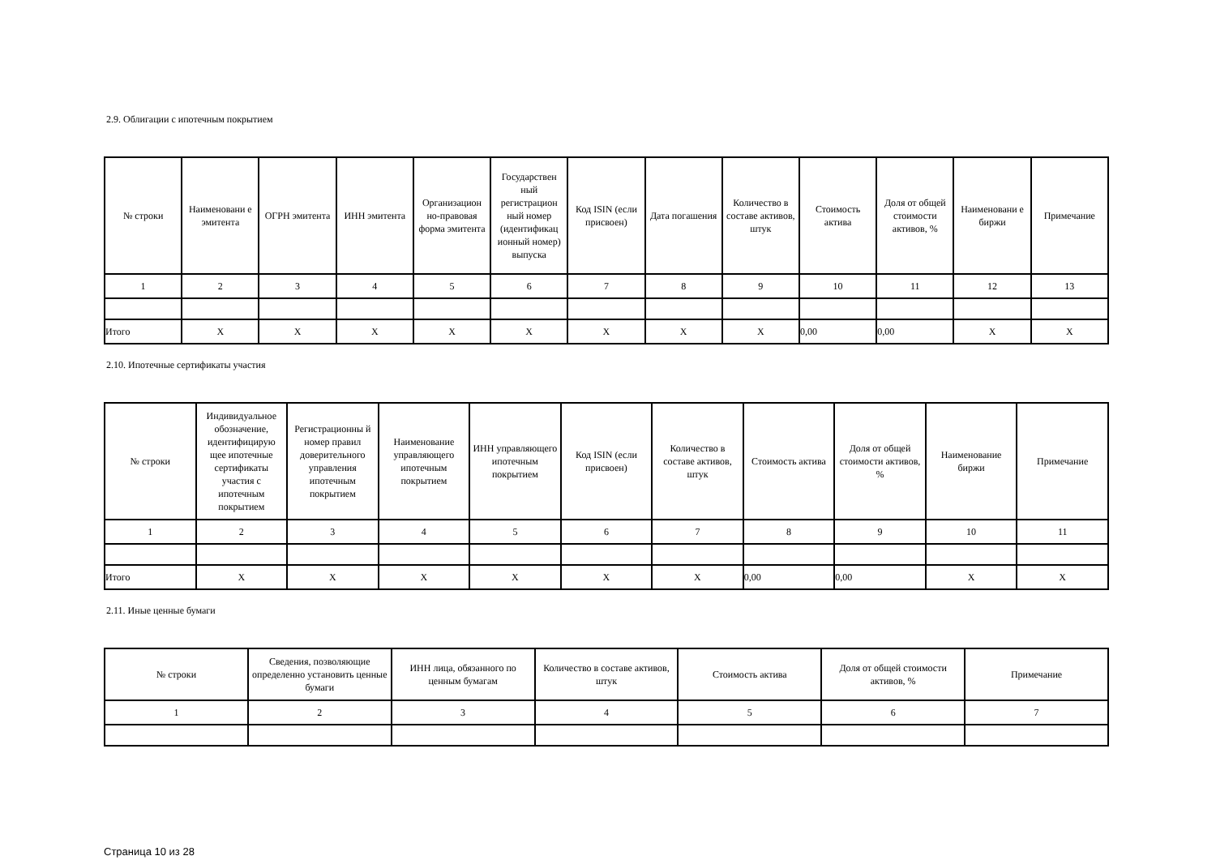2.9. Облигации с ипотечным покрытием
| № строки | Наименовани е эмитента | ОГРН эмитента | ИНН эмитента | Организацион но-правовая форма эмитента | Государствен ный регистрацион ный номер (идентификац ионный номер) выпуска | Код ISIN (если присвоен) | Дата погашения | Количество в составе активов, штук | Стоимость актива | Доля от общей стоимости активов, % | Наименовани е биржи | Примечание |
| --- | --- | --- | --- | --- | --- | --- | --- | --- | --- | --- | --- | --- |
| 1 | 2 | 3 | 4 | 5 | 6 | 7 | 8 | 9 | 10 | 11 | 12 | 13 |
| Итого | X | X | X | X | X | X | X | X | 0,00 | 0,00 | X | X |
2.10. Ипотечные сертификаты участия
| № строки | Индивидуальное обозначение, идентифицирую щее ипотечные сертификаты участия с ипотечным покрытием | Регистрационны й номер правил доверительного управления ипотечным покрытием | Наименование управляющего ипотечным покрытием | ИНН управляющего ипотечным покрытием | Код ISIN (если присвоен) | Количество в составе активов, штук | Стоимость актива | Доля от общей стоимости активов, % | Наименование биржи | Примечание |
| --- | --- | --- | --- | --- | --- | --- | --- | --- | --- | --- |
| 1 | 2 | 3 | 4 | 5 | 6 | 7 | 8 | 9 | 10 | 11 |
| Итого | X | X | X | X | X | X | 0,00 | 0,00 | X | X |
2.11. Иные ценные бумаги
| № строки | Сведения, позволяющие определенно установить ценные бумаги | ИНН лица, обязанного по ценным бумагам | Количество в составе активов, штук | Стоимость актива | Доля от общей стоимости активов, % | Примечание |
| --- | --- | --- | --- | --- | --- | --- |
| 1 | 2 | 3 | 4 | 5 | 6 | 7 |
Страница 10 из 28